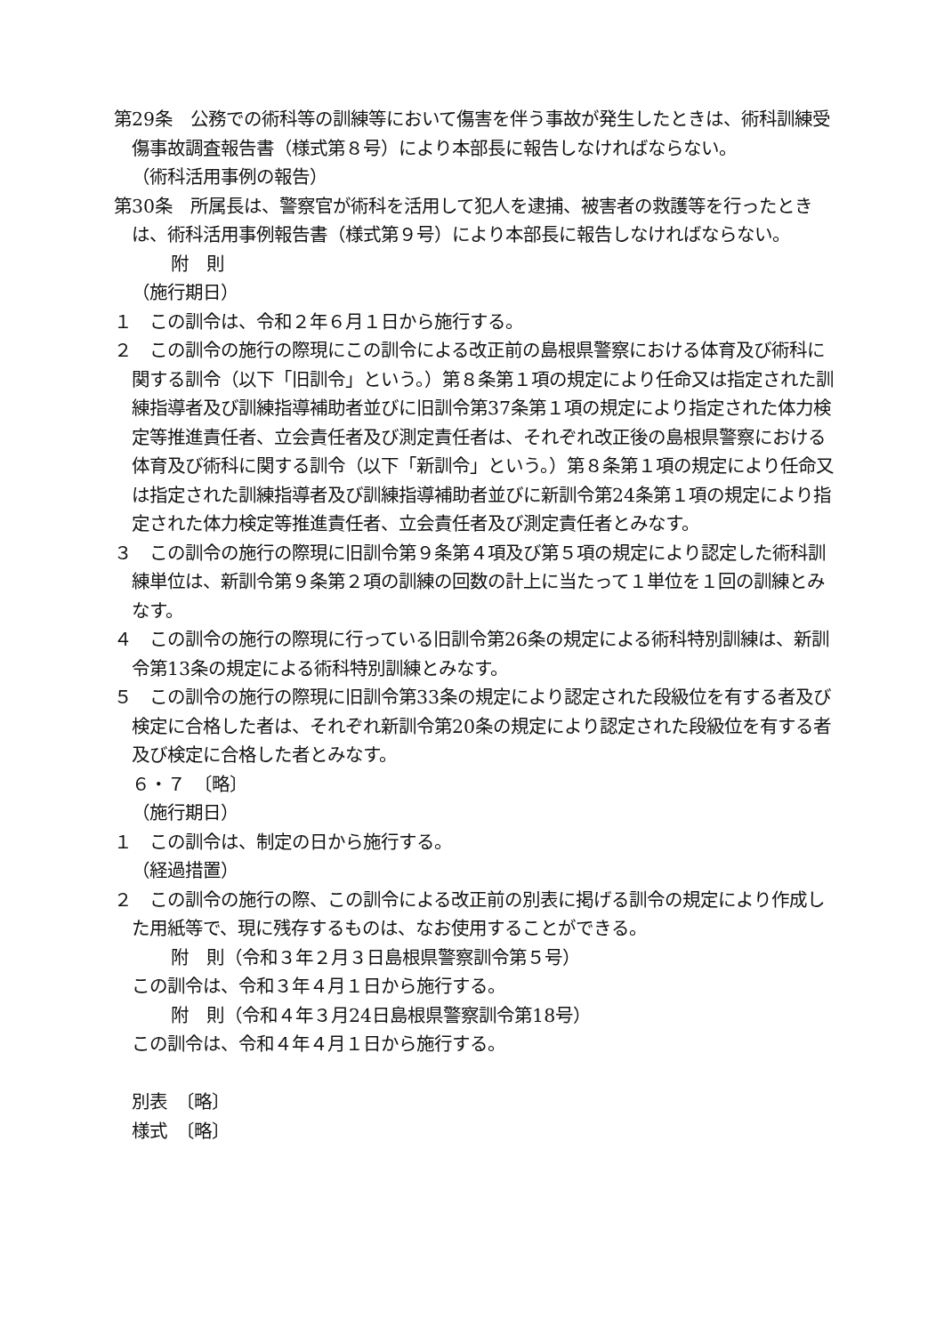第29条　公務での術科等の訓練等において傷害を伴う事故が発生したときは、術科訓練受傷事故調査報告書（様式第８号）により本部長に報告しなければならない。
（術科活用事例の報告）
第30条　所属長は、警察官が術科を活用して犯人を逮捕、被害者の救護等を行ったときは、術科活用事例報告書（様式第９号）により本部長に報告しなければならない。
附　則
（施行期日）
１　この訓令は、令和２年６月１日から施行する。
２　この訓令の施行の際現にこの訓令による改正前の島根県警察における体育及び術科に関する訓令（以下「旧訓令」という。）第８条第１項の規定により任命又は指定された訓練指導者及び訓練指導補助者並びに旧訓令第37条第１項の規定により指定された体力検定等推進責任者、立会責任者及び測定責任者は、それぞれ改正後の島根県警察における体育及び術科に関する訓令（以下「新訓令」という。）第８条第１項の規定により任命又は指定された訓練指導者及び訓練指導補助者並びに新訓令第24条第１項の規定により指定された体力検定等推進責任者、立会責任者及び測定責任者とみなす。
３　この訓令の施行の際現に旧訓令第９条第４項及び第５項の規定により認定した術科訓練単位は、新訓令第９条第２項の訓練の回数の計上に当たって１単位を１回の訓練とみなす。
４　この訓令の施行の際現に行っている旧訓令第26条の規定による術科特別訓練は、新訓令第13条の規定による術科特別訓練とみなす。
５　この訓令の施行の際現に旧訓令第33条の規定により認定された段級位を有する者及び検定に合格した者は、それぞれ新訓令第20条の規定により認定された段級位を有する者及び検定に合格した者とみなす。
６・７　〔略〕
（施行期日）
１　この訓令は、制定の日から施行する。
（経過措置）
２　この訓令の施行の際、この訓令による改正前の別表に掲げる訓令の規定により作成した用紙等で、現に残存するものは、なお使用することができる。
附　則（令和３年２月３日島根県警察訓令第５号）
この訓令は、令和３年４月１日から施行する。
附　則（令和４年３月24日島根県警察訓令第18号）
この訓令は、令和４年４月１日から施行する。
別表　〔略〕
様式　〔略〕